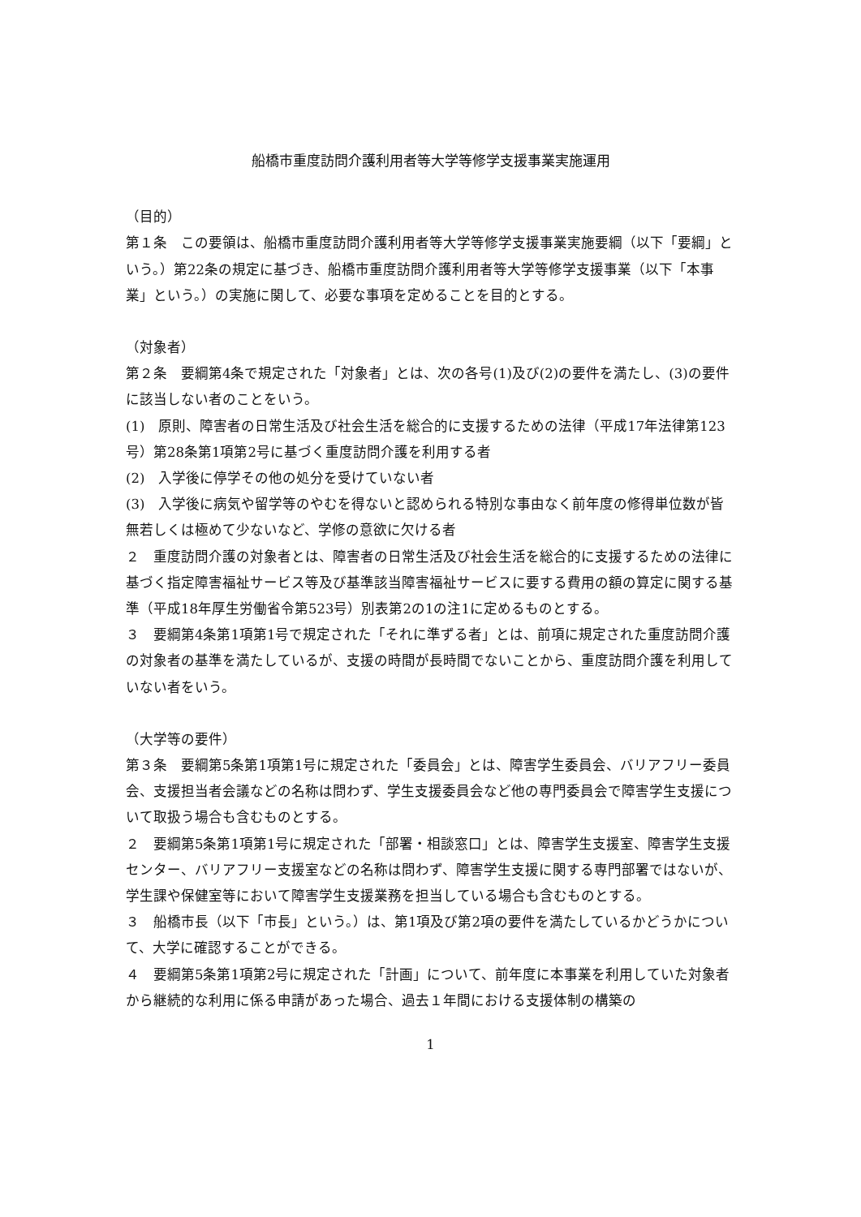船橋市重度訪問介護利用者等大学等修学支援事業実施運用
（目的）
第１条　この要領は、船橋市重度訪問介護利用者等大学等修学支援事業実施要綱（以下「要綱」という。）第22条の規定に基づき、船橋市重度訪問介護利用者等大学等修学支援事業（以下「本事業」という。）の実施に関して、必要な事項を定めることを目的とする。
（対象者）
第２条　要綱第4条で規定された「対象者」とは、次の各号(1)及び(2)の要件を満たし、(3)の要件に該当しない者のことをいう。
(1)　原則、障害者の日常生活及び社会生活を総合的に支援するための法律（平成17年法律第123号）第28条第1項第2号に基づく重度訪問介護を利用する者
(2)　入学後に停学その他の処分を受けていない者
(3)　入学後に病気や留学等のやむを得ないと認められる特別な事由なく前年度の修得単位数が皆無若しくは極めて少ないなど、学修の意欲に欠ける者
２　重度訪問介護の対象者とは、障害者の日常生活及び社会生活を総合的に支援するための法律に基づく指定障害福祉サービス等及び基準該当障害福祉サービスに要する費用の額の算定に関する基準（平成18年厚生労働省令第523号）別表第2の1の注1に定めるものとする。
３　要綱第4条第1項第1号で規定された「それに準ずる者」とは、前項に規定された重度訪問介護の対象者の基準を満たしているが、支援の時間が長時間でないことから、重度訪問介護を利用していない者をいう。
（大学等の要件）
第３条　要綱第5条第1項第1号に規定された「委員会」とは、障害学生委員会、バリアフリー委員会、支援担当者会議などの名称は問わず、学生支援委員会など他の専門委員会で障害学生支援について取扱う場合も含むものとする。
２　要綱第5条第1項第1号に規定された「部署・相談窓口」とは、障害学生支援室、障害学生支援センター、バリアフリー支援室などの名称は問わず、障害学生支援に関する専門部署ではないが、学生課や保健室等において障害学生支援業務を担当している場合も含むものとする。
３　船橋市長（以下「市長」という。）は、第1項及び第2項の要件を満たしているかどうかについて、大学に確認することができる。
４　要綱第5条第1項第2号に規定された「計画」について、前年度に本事業を利用していた対象者から継続的な利用に係る申請があった場合、過去１年間における支援体制の構築の
1